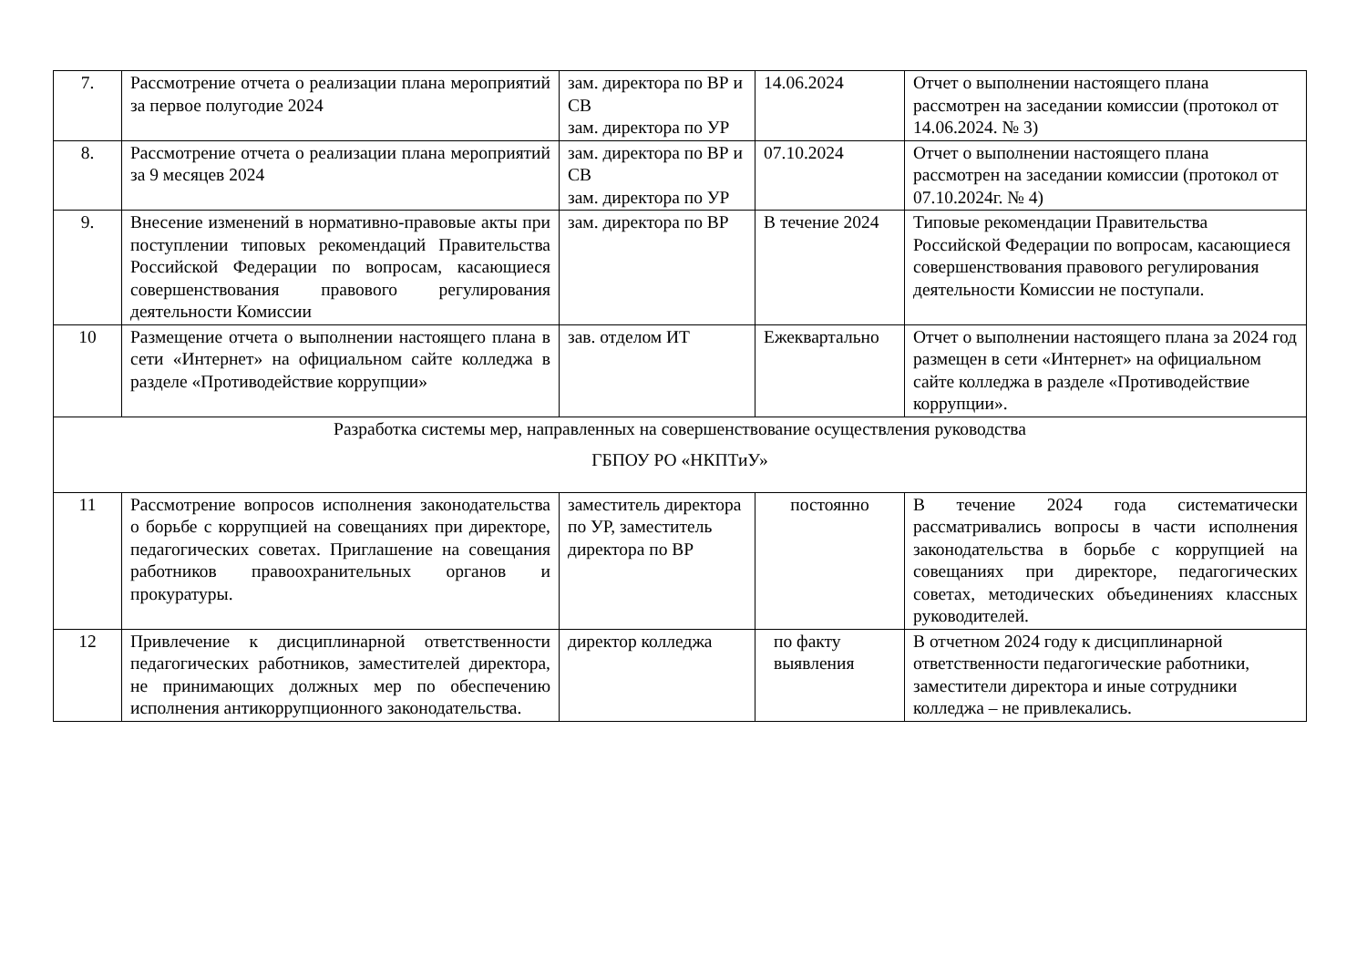| 7. | Рассмотрение отчета о реализации плана мероприятий за первое полугодие 2024 | зам. директора по ВР и СВ зам. директора по УР | 14.06.2024 | Отчет о выполнении настоящего плана рассмотрен на заседании комиссии (протокол от 14.06.2024. № 3) |
| 8. | Рассмотрение отчета о реализации плана мероприятий за 9 месяцев 2024 | зам. директора по ВР и СВ зам. директора по УР | 07.10.2024 | Отчет о выполнении настоящего плана рассмотрен на заседании комиссии (протокол от 07.10.2024г. № 4) |
| 9. | Внесение изменений в нормативно-правовые акты при поступлении типовых рекомендаций Правительства Российской Федерации по вопросам, касающиеся совершенствования правового регулирования деятельности Комиссии | зам. директора по ВР | В течение 2024 | Типовые рекомендации Правительства Российской Федерации по вопросам, касающиеся совершенствования правового регулирования деятельности Комиссии не поступали. |
| 10 | Размещение отчета о выполнении настоящего плана в сети «Интернет» на официальном сайте колледжа в разделе «Противодействие коррупции» | зав. отделом ИТ | Ежеквартально | Отчет о выполнении настоящего плана за 2024 год размещен в сети «Интернет» на официальном сайте колледжа в разделе «Противодействие коррупции». |
| Разработка системы мер, направленных на совершенствование осуществления руководства ГБПОУ РО «НКПТиУ» | | | | |
| 11 | Рассмотрение вопросов исполнения законодательства о борьбе с коррупцией на совещаниях при директоре, педагогических советах. Приглашение на совещания работников правоохранительных органов и прокуратуры. | заместитель директора по УР, заместитель директора по ВР | постоянно | В течение 2024 года систематически рассматривались вопросы в части исполнения законодательства в борьбе с коррупцией на совещаниях при директоре, педагогических советах, методических объединениях классных руководителей. |
| 12 | Привлечение к дисциплинарной ответственности педагогических работников, заместителей директора, не принимающих должных мер по обеспечению исполнения антикоррупционного законодательства. | директор колледжа | по факту выявления | В отчетном 2024 году к дисциплинарной ответственности педагогические работники, заместители директора и иные сотрудники колледжа – не привлекались. |